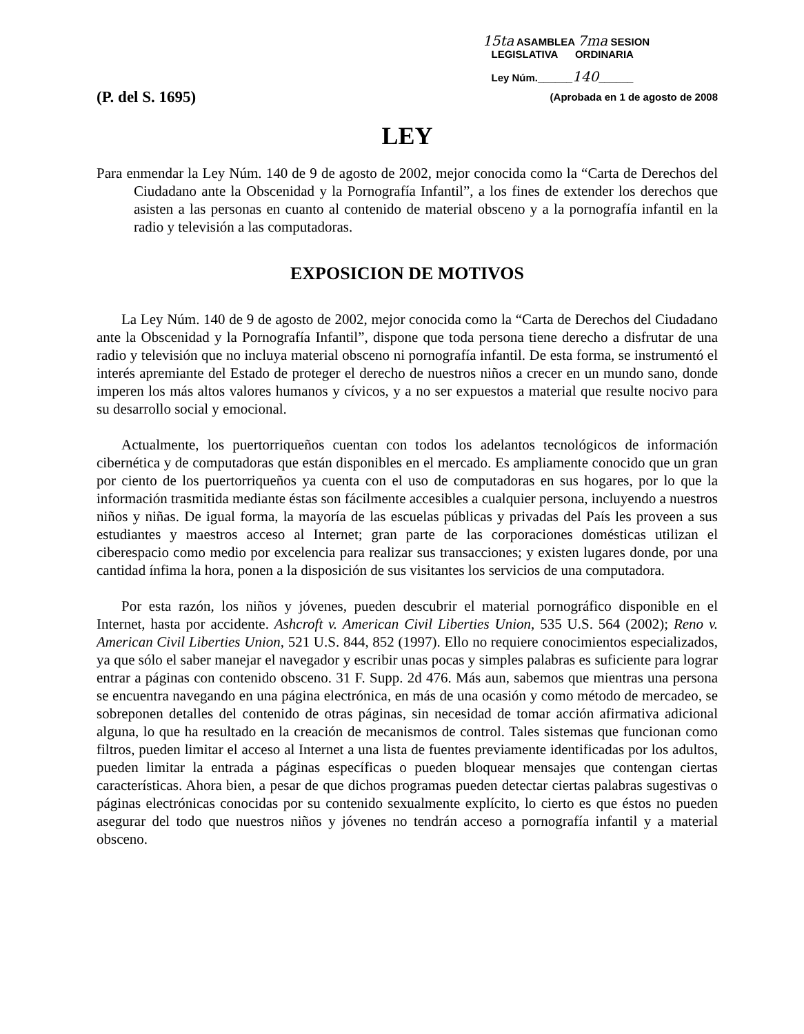15ta ASAMBLEA 7ma SESION
LEGISLATIVA ORDINARIA
Ley Núm.______140______
(P. del S. 1695) (Aprobada en 1 de agosto de 2008
LEY
Para enmendar la Ley Núm. 140 de 9 de agosto de 2002, mejor conocida como la “Carta de Derechos del Ciudadano ante la Obscenidad y la Pornografía Infantil”, a los fines de extender los derechos que asisten a las personas en cuanto al contenido de material obsceno y a la pornografía infantil en la radio y televisión a las computadoras.
EXPOSICION DE MOTIVOS
La Ley Núm. 140 de 9 de agosto de 2002, mejor conocida como la “Carta de Derechos del Ciudadano ante la Obscenidad y la Pornografía Infantil”, dispone que toda persona tiene derecho a disfrutar de una radio y televisión que no incluya material obsceno ni pornografía infantil. De esta forma, se instrumentó el interés apremiante del Estado de proteger el derecho de nuestros niños a crecer en un mundo sano, donde imperen los más altos valores humanos y cívicos, y a no ser expuestos a material que resulte nocivo para su desarrollo social y emocional.
Actualmente, los puertorriqueños cuentan con todos los adelantos tecnológicos de información cibernética y de computadoras que están disponibles en el mercado. Es ampliamente conocido que un gran por ciento de los puertorriqueños ya cuenta con el uso de computadoras en sus hogares, por lo que la información trasmitida mediante éstas son fácilmente accesibles a cualquier persona, incluyendo a nuestros niños y niñas. De igual forma, la mayoría de las escuelas públicas y privadas del País les proveen a sus estudiantes y maestros acceso al Internet; gran parte de las corporaciones domésticas utilizan el ciberespacio como medio por excelencia para realizar sus transacciones; y existen lugares donde, por una cantidad ínfima la hora, ponen a la disposición de sus visitantes los servicios de una computadora.
Por esta razón, los niños y jóvenes, pueden descubrir el material pornográfico disponible en el Internet, hasta por accidente. Ashcroft v. American Civil Liberties Union, 535 U.S. 564 (2002); Reno v. American Civil Liberties Union, 521 U.S. 844, 852 (1997). Ello no requiere conocimientos especializados, ya que sólo el saber manejar el navegador y escribir unas pocas y simples palabras es suficiente para lograr entrar a páginas con contenido obsceno. 31 F. Supp. 2d 476. Más aun, sabemos que mientras una persona se encuentra navegando en una página electrónica, en más de una ocasión y como método de mercadeo, se sobreponen detalles del contenido de otras páginas, sin necesidad de tomar acción afirmativa adicional alguna, lo que ha resultado en la creación de mecanismos de control. Tales sistemas que funcionan como filtros, pueden limitar el acceso al Internet a una lista de fuentes previamente identificadas por los adultos, pueden limitar la entrada a páginas específicas o pueden bloquear mensajes que contengan ciertas características. Ahora bien, a pesar de que dichos programas pueden detectar ciertas palabras sugestivas o páginas electrónicas conocidas por su contenido sexualmente explícito, lo cierto es que éstos no pueden asegurar del todo que nuestros niños y jóvenes no tendrán acceso a pornografía infantil y a material obsceno.